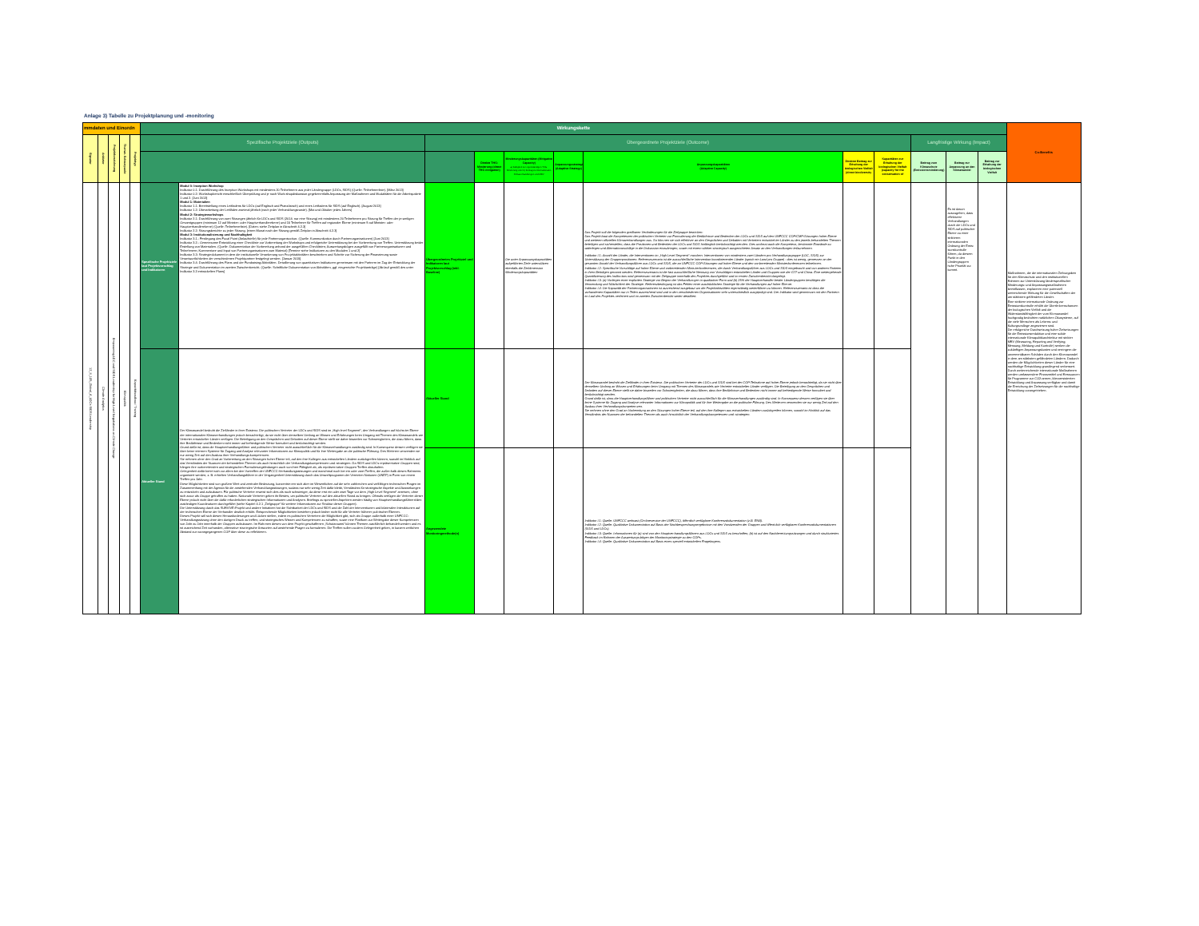Anlage 3) Tabelle zu Projektplanung und -monitoring
| mmdaten und Einordn | | | | | Wirkungskette | | | | | | | | | | | | Co-Benefits |
| --- | --- | --- | --- | --- | --- | --- | --- | --- | --- | --- | --- | --- | --- | --- | --- | --- | --- |
| Signatur | Anbieter | Projektbezeichnung | Themat. Schwerpunkt | Projekttyp | Spezifische Projektziele (Outputs) | | Übergeordnete Projektziele (Outcome) | | | | | | | Langfristige Wirkung (Impact) | | | |
| | | | | | | | | Direkte THG-Minderung (direct THG mitigation) | Minderungskapazitäten (Mitigative Capacity) a) Fähigkeit zur eigenständigen THG-Minderung oder b) Beitrag zu internationalen Klimaverhandlungen und MRV | Anpassungsstrategien (Adaptive Strategy) | Anpassungskapazitäten (Adaptive Capacity) | Direkter Beitrag zur Erhaltung der biologischen Vielfalt (direct biodiversity | Kapazitäten zur Erhaltung der biologischen Vielfalt (capacity for the conservation of | Beitrag zum Klimaschutz (Emissionsminderung) | Beitrag zur Anpassung an den Klimawandel | Beitrag zur Erhaltung der biologischen Vielfalt | |
| 12_II_105_Global_A_LDCs SIDS Leadership | Climate Analytics | Empowering LDC and SIDS Leadership for High Level Negotiations on Climate Change | Klimapolitik | Kapazitätsaufbau / Training | Spezifische Projektziele laut Projektvorschlag und Indikatoren | Modul 0: Inception Workshop Indikator 0.1: Durchführung des Inception Workshops mit mindestens 20 Teilnehmern aus jeder Ländergruppe (LDCs, SIDS) (Quelle: Teilnehmerliste). [März 2013] Indikator 0.2: Workshopbericht einschließlich Überprüfung und je nach Work-shopdiskussion gegebenenfalls Anpassung der Maßnahmen und Modalitäten für die Arbeitspakete 1 und 2. [Juni 2013] Modul 1: Materialien Indikator 1.1: Bereitstellung eines Leitfadens für LDCs (auf Englisch und Französisch) und eines Leitfadens für SIDS (auf Englisch). [August 2013] Indikator 1.2: Überarbeitung der Leitfäden zweimal jährlich (nach jeder Verhand-lungsrunde). [Mai und Oktober jedes Jahres] Modul 2: Strategieworkshops Indikator 2.1: Durchführung von zwei Sitzungen jährlich für LDCs und SIDS (2014: nur eine Sitzung) mit mindestens 20 Teilnehmern pro Sitzung für Treffen der je-weiligen Gesamtgruppen (minimum 12 auf Minister- oder Hauptverhandlerebene) und 15 Teilnehmer für Treffen auf regionaler Ebene (minimum 9 auf Minister- oder Hauptverhandlerebene) (Quelle: Teilnehmerliste). [Daten: siehe Zeitplan in Ab-schnitt 4.2.3] Indikator 2.2: Sitzungsberichte zu jeder Sitzung. [einen Monat nach der Sitzung gemäß Zeitplan in Abschnitt 4.2.3] Modul 3: Institutionalisierung und Nachhaltigkeit Indikator 3.1.: Festlegung des Focal Point (Anlaufstelle) für jede Partnerorganisa-tion. (Quelle: Kommunikation durch Partnerorganisationen) [Juni 2013] Indikator 3.2.: Gemeinsame Entwicklung einer Checkliste zur Vorbereitung der Workshops und erfolgreiche Unterstützung bei der Vorbereitung von Treffen. Unterstützung beider Erstellung von Materialien. (Quelle: Dokumentation der Vorbereitung anhand der ausgefüllten Checklisten; Auswertungsbögen ausgefüllt von Partnerorganisationen und Teilnehmern; Kommentare und Input von Partnerorganisationen zum Material) [Termine siehe Indikatoren zu den Modulen 1 und 2] Indikator 3.3: Strategiedokument in dem die institutionelle Verankerung von Pro-jektaktivitäten beschrieben und Schritte zur Sicherung der Finanzierung sowie Verantwortlichkeiten der verschiedenen Projektpartner festgelegt werden. [Januar 2015] Indikator 3.4: Durchführung des Plans und der Fundraising-Aktivitäten. Detaillierung von quantitativen Indikatoren gemeinsam mit den Partnern im Zug der Entwicklung der Strategie und Dokumentation im zweiten Zwischenbericht. (Quelle: Schriftliche Dokumentation von Aktivitäten, ggf. eingereichte Projektanträge) [Ab-lauf gemäß des unter Indikator 3.3 entwickelten Plans] | Übergeordnetes Projektziel und Indikatoren laut Projektvorschlag (inkl. Baseline) | | Die unter Anpassungskapazitäten aufgeführten Ziele unterstützen ebenfalls die Zieldimension Minderungskapazitäten | | Das Projekt soll die folgenden greifbaren Veränderungen für die Zielgruppe bewir-ken: Das Projekt baut die Kompetenzen der politischen Vertreter zur Formulierung der Bedürfnisse und Bedenken der LDCs und SIDS auf den UNFCCC COP/CMP-Sitzungen hoher Ebene und weiteren offiziellen Klimaverhandlungen aus. So kön-nen sie sich effektiver an den Gesprächen und Debatten mit Vertretern entwickel-ter Länder zu den jeweils behandelten Themen beteiligen und sicherstellen, dass die Positionen und Bedenken der LDCs und SIDS hinlänglich berücksichtigt wer-den. Dies umfasst auch die Kompetenz, bestimmte Einwände zu widerlegen und Alternativvorschläge in die Diskussion einzubringen, sowie mit einem stärker stra-tegisch ausgerichteten Ansatz an den Verhandlungen teilzunehmen. Indikator I.1: Anzahl der Länder, die Interventionen im „High Level Segment“ ma-chen. Interventionen von mindestens zwei Ländern pro Verhandlungsgruppe (LDC, SIDS) zur Unterstützung der Gruppenpositionen. Referenzszenario ist die ausschließliche Intervention koordinierender Länder (sprich ein Land pro Gruppe) - dies ist wenig, gemessen an der gesamten Anzahl der Verhandlungsführer aus LDCs und SIDS, die an UNFCCC COP-Sitzungen auf hoher Ebene und den vor-bereitenden Ministerkonferenzen teilnehmen. Indikator I.2: Spezifische Vorschläge auf hoher Ebene und vorbereitenden Minis-terkonferenzen, die durch Verhandlungsführer aus LDCs und SIDS eingebracht und von anderen Parteien in ihren Beiträgen genannt werden. Referenzszenario ist die fast ausschließliche Nennung von Vorschlägen entwickelter Länder und Gruppen wie der G77 und China. Eine weitergehende Quantifizierung des Indiko-tors wird gemeinsam mit der Zielgruppe innerhalb des Projektes durchgeführt und im ersten Zwischenbericht dargelegt. Indikator I.3: (a) Vorliegen einer expliziten Strategie vor Beginn der Verhandlun-gen in qualitativer Form und (b) 25% der Hauptverhandler beider Ländergruppen bestätigen die Verwendung und Nützlichkeit der Strategie. Referenzbedingung ist das Fehlen einer ausdrücklichen Strategie für die Verhandlungen auf hoher Ebe-ne. Indikator I.4: Die Kapazität der Partnerorganisationen ist ausreichend ausgebaut um die Projektaktivitäten eigenständig weiterführen zu können. Referenzszenario ist dass die vorhandenen Kapazitäten nur in Teilen ausreichend sind und in den verschiedenen Organisationen sehr unterschiedlich ausgeprägt sind. Der Indikator wird gemeinsam mit den Partnern im Lauf des Projektes verfeinert und im zweiten Zwischenbericht weiter detailliert. | | | | Es ist davon auszugehen, dass effektivere Verhandlungen durch die LDCs und SIDS auf politischer Ebene zu einer strikteren internationalen Ordnung der Emis-sionskontrolle führen, da diesem Punkt in den Ländergruppen hohe Priorität zu-kommt. | | Maßnahmen, die die internationalen Zielvorgaben für den Klimaschutz und den institutionellen Rahmen zur Unterstützung länderspezifischer Minderungs- und Anpassungsmaßnahmen beeinflussen, implizieren eine potenziell weitreichende Wirkung für die Gesellschaften der am stärksten gefährdeten Länder. Eine striktere internationale Ordnung zur Emissionskontrolle erhöht die Überle-benschancen der biologischen Vielfalt und die Widerstandsfähigkeit der vom Kli-mawandel hochgradig bedrohten natürlichen Ökosysteme, auf die viele Menschen als Lebens- und Kulturgrundlage angewiesen sind. Die erfolgreiche Durchsetzung hoher Zielsetzungen für die Emissionsreduktion und eine solide internationale Klimapolitikarchitektur mit strikter MRV (Measuring, Reporting and Verifying; Messung, Meldung und Kontrolle) senken die zukünftigen Anpassungskosten und verringern die unvermeidbaren Schäden durch den Kli-mawandel in dem am stärksten gefährdeten Ländern. Dadurch werden die Mög-lichkeiten dieser Länder für eine nachhaltige Entwicklung grundlegend verbessert. Durch weiterreichende internationale Maßnahmen werden umfassendere Finanzmittel und Ressourcen für Programme zur CO2-armen, klimaresistenten Entwicklung und Anpassung verfügbar und damit die Erreichung der Zielsetzungen für die nachhaltige Entwicklung vorangetrieben. |
| | | | | | Aktueller Stand | Der Klimawandel bedroht die Zielländer in ihrer Existenz. Die politischen Vertreter der LDCs und SIDS sind im „High level Segment“, den Verhandlungen auf höchs-ter Ebene der internationalen Klimaverhandlungen jedoch benachteiligt, da sie nicht über denselben Umfang an Wissen und Erfahrungen beim Umgang mit Themen des Klimawandels wie Vertreter entwickelter Länder verfügen. Die Beteiligung an den Gesprächen und Debatten auf dieser Ebene stellt sie daher bisweilen vor Schwierigkeiten, die dazu führen, dass ihre Bedürfnisse und Bedenken nicht immer auf befriedigende Weise formuliert und berücksichtigt werden. Grund dafür ist, dass die Hauptverhandlungsführer und politischen Vertreter nicht ausschließlich für die Klimaverhandlungen zuständig sind. In Konsequenz dessen verfügen sie über keine internen Systeme für Zugang und Analyse relevanter Informationen zur Klimapolitik und für ihre Weitergabe an die politische Führung. Des Weiteren verwenden sie nur wenig Zeit auf den Ausbau ihrer Verhandlungs-kompetenzen. Sie nehmen ohne den Grad an Vorbereitung an den Sitzungen hoher Ebene teil, auf den ihre Kollegen aus entwickelten Ländern zurückgreifen können, sowohl im Hinblick auf das Verständnis der Nuancen der behandelten Themen als auch hinsichtlich der Verhandlungskompetenzen und -strategien. Da SIDS und LDCs repräsentative Gruppen sind, hängen ihre vorbereitenden und strategischen Formulierungsfindungen auch von ihrer Fähigkeit ab, als repräsen-tative Gruppen Treffen abzuhalten. Gelegenheit dafür bietet sich vor allem bei den Vortreffen der UNFCCC-Verhandlungssitzungen und manchmal noch bei ein oder zwei Treffen, die außer-halb dieses Rahmens organisiert werden; z. B. erhielten Verhandlungsführer in der Vergangenheit Unterstützung durch das Umweltprogramm der Vereinten Nationen (UNEP) in Form von einem Treffen pro Jahr. Diese Möglichkeiten sind von großem Wert und zentraler Bedeutung, konzentrie-ren sich aber im Wesentlichen auf die sehr zahlreichen und vielfältigen technischen Fragen im Zusammenhang mit der Agenda für die anstehenden Verhand-lungssitzungen, sodass nur sehr wenig Zeit dafür bleibt, Verständnis für strategische Aspekte und Auswirkungen zu entwickeln und aufzubauen. Für politische Vertreter erweist sich dies als noch schwieriger, da diese erst ein oder zwei Tage vor dem „High Level Segment“ anreisen, ohne sich zuvor als Gruppe getroffen zu haben. Nationale Vertreter geben ihr Bestes, um politische Vertreter auf den aktuellen Stand zu bringen. Oftmals verfügen die Vertreter dieser Ebene jedoch nicht über die dafür erforderlichen strategischen Informationen und Analysen. Briefings zu speziellen Aspekten werden häufig von Hauptverhandlungsführern/den zuständigen Koordinatoren durchgeführt (siehe Kapitel 4.2.1 „Zielgruppe“ für weitere Informationen zur Struktur dieser Gruppen). Die Unterstützung durch das SURVIVE-Projekt und andere Initiativen hat die Sichtbarkeit der LDCs und SIDS und die Zahl der Interventionen und bilateralen Interaktionen auf der technischen Ebene der Verhandler deutlich erhöht. Entsprechende Möglichkeiten bestehen jedoch bisher nicht für alle Vertreter höherer poli-tischer Ebenen. Dieses Projekt will sich diesen Herausforderungen und Lücken stellen, indem es politischen Vertretern die Möglichkeit gibt, sich als Gruppe außerhalb einer UNFCCC-Verhandlungssitzung ohne den dortigen Druck zu treffen, und strategisches Wissen und Kompetenzen zu schaffen, sowie eine Plattform zur Weitergabe dieser Kompetenzen von Jahr zu Jahr innerhalb der Gruppen aufzubauen. Im Rah-men dieses von dem Projekt geschaffenen „Schutzraums“ können Themen aus-führlich behandelt werden und es ist ausreichend Zeit vorhanden, alternative stra-tegische Antworten auf anstehende Fragen zu formulieren. Die Treffen sollen zu-dem Gelegenheit geben, in kurzem zeitlichen Abstand zur vorangegangenen COP über diese zu reflektieren. | Aktueller Stand | | | | Der Klimawandel bedroht die Zielländer in ihrer Existenz. Die politischen Vertreter der LDCs und SIDS sind bei der COP-Teilnahme auf hoher Ebene jedoch benachteiligt, da sie nicht über denselben Umfang an Wissen und Erfahrungen beim Umgang mit Themen des Klimawandels wie Vertreter entwickelter Länder verfügen. Die Beteiligung an den Gesprächen und Debatten auf dieser Ebene stellt sie daher bisweilen vor Schwierigkeiten, die dazu führen, dass ihre Bedürfnisse und Bedenken nicht immer auf befriedigende Weise formuliert und berücksichtigt werden. Grund dafür ist, dass die Hauptverhandlungsführer und politischen Vertreter nicht ausschließlich für die Klimaverhandlungen zuständig sind. In Konsequenz dessen verfügen sie über keine Systeme für Zugang und Analyse relevanter Informationen zur Klimapolitik und für ihre Weitergabe an die politische Führung. Des Weite-ren verwenden sie nur wenig Zeit auf den Ausbau ihrer Verhandlungskompeten-zen. Sie nehmen ohne den Grad an Vorbereitung an den Sitzungen hoher Ebene teil, auf den ihre Kollegen aus entwickelten Ländern zurückgreifen können, sowohl im Hinblick auf das Verständnis der Nuancen der behandelten Themen als auch hinsichtlich der Verhandlungskompetenzen und -strategien. | | | | | | |
| | | | | | | | Angewendete Monitoringmethode(n) | | | | Indikator I.1: Quelle: UNFCCC webcast (On-lineservice der UNFCCC), öffentlich verfügbare Konferenzdokumentation (z.B. ENB). Indikator I.2: Quelle: Qualitative Dokumentation auf Basis der Nachbesprechungsergebnisse mit den Vorsitzenden der Gruppen und öffent-lich verfügbarer Konferenzdokumentationen (SIDS und LDCs). Indikator I.3: Quelle: Informationen für (a) sind von den Hauptver-handlungsführern aus LDCs und SIDS zu beschaffen; (b) ist auf den Nachberei-tungssitzungen und durch strukturiertes Feedback im Rahmen der Auswertungs-bögen der Monitoringstrategie zu den COPs. Indikator I.4: Quelle: Qualitative Dokumentation auf Basis eines speziell entwickelten Fragebogens. | | | | | | |